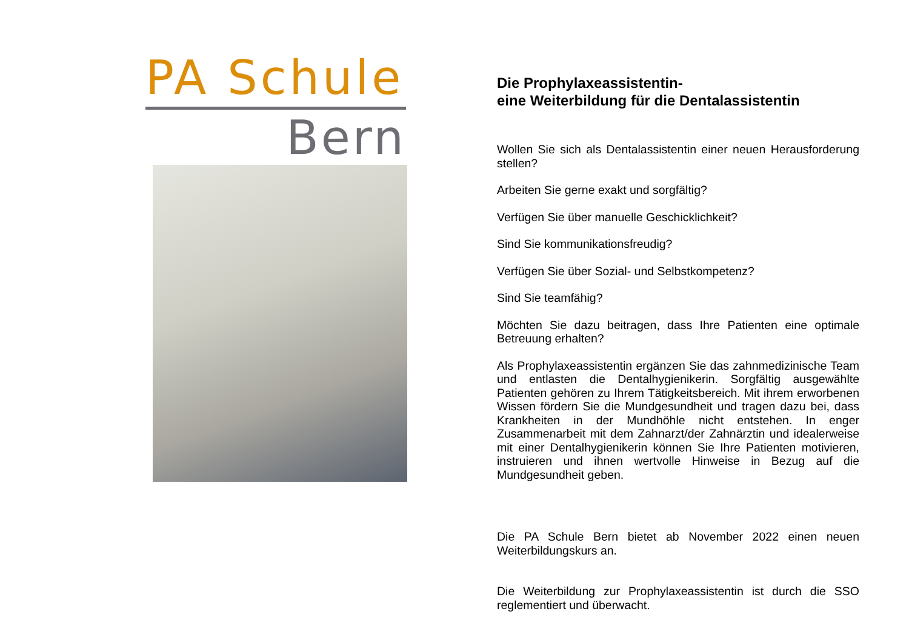PA Schule
Bern
Die Prophylaxeassistentin-
eine Weiterbildung für die Dentalassistentin
Wollen Sie sich als Dentalassistentin einer neuen Herausforderung stellen?
Arbeiten Sie gerne exakt und sorgfältig?
Verfügen Sie über manuelle Geschicklichkeit?
Sind Sie kommunikationsfreudig?
Verfügen Sie über Sozial- und Selbstkompetenz?
Sind Sie teamfähig?
Möchten Sie dazu beitragen, dass Ihre Patienten eine optimale Betreuung erhalten?
Als Prophylaxeassistentin ergänzen Sie das zahnmedizinische Team und entlasten die Dentalhygienikerin. Sorgfältig ausgewählte Patienten gehören zu Ihrem Tätigkeitsbereich. Mit ihrem erworbenen Wissen fördern Sie die Mundgesundheit und tragen dazu bei, dass Krankheiten in der Mundhöhle nicht entstehen. In enger Zusammenarbeit mit dem Zahnarzt/der Zahnärztin und idealerweise mit einer Dentalhygienikerin können Sie Ihre Patienten motivieren, instruieren und ihnen wertvolle Hinweise in Bezug auf die Mundgesundheit geben.
Die PA Schule Bern bietet ab November 2022 einen neuen Weiterbildungskurs an.
Die Weiterbildung zur Prophylaxeassistentin ist durch die SSO reglementiert und überwacht.